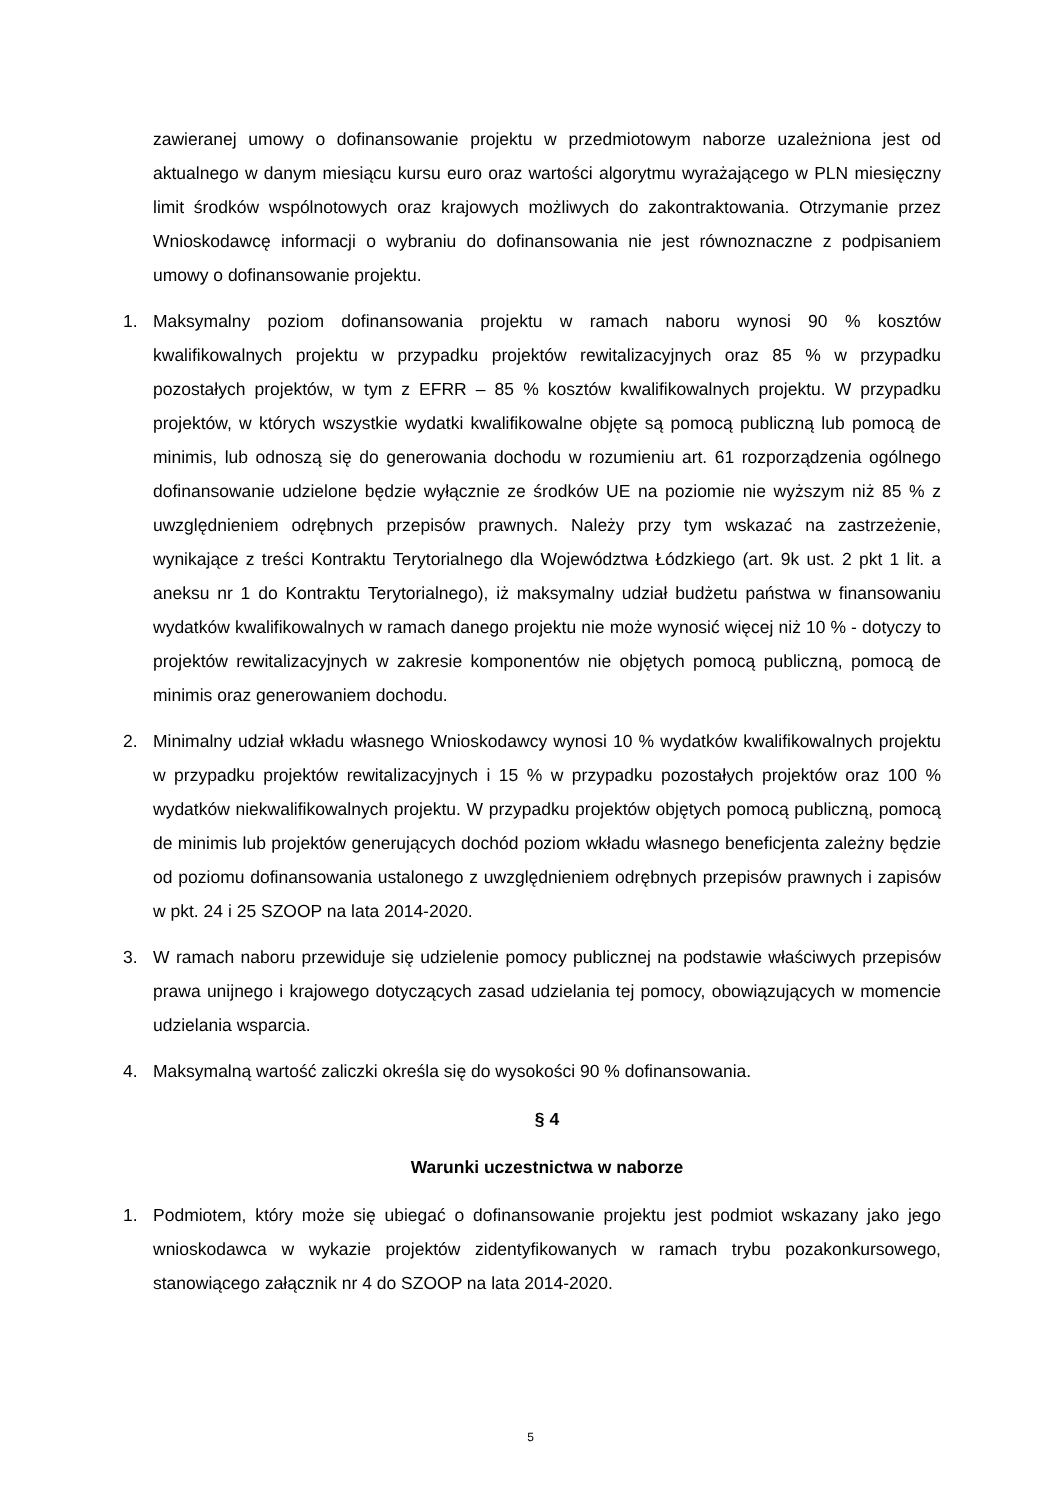zawieranej umowy o dofinansowanie projektu w przedmiotowym naborze uzależniona jest od aktualnego w danym miesiącu kursu euro oraz wartości algorytmu wyrażającego w PLN miesięczny limit środków wspólnotowych oraz krajowych możliwych do zakontraktowania. Otrzymanie przez Wnioskodawcę informacji o wybraniu do dofinansowania nie jest równoznaczne z podpisaniem umowy o dofinansowanie projektu.
1. Maksymalny poziom dofinansowania projektu w ramach naboru wynosi 90 % kosztów kwalifikowalnych projektu w przypadku projektów rewitalizacyjnych oraz 85 % w przypadku pozostałych projektów, w tym z EFRR – 85 % kosztów kwalifikowalnych projektu. W przypadku projektów, w których wszystkie wydatki kwalifikowalne objęte są pomocą publiczną lub pomocą de minimis, lub odnoszą się do generowania dochodu w rozumieniu art. 61 rozporządzenia ogólnego dofinansowanie udzielone będzie wyłącznie ze środków UE na poziomie nie wyższym niż 85 % z uwzględnieniem odrębnych przepisów prawnych. Należy przy tym wskazać na zastrzeżenie, wynikające z treści Kontraktu Terytorialnego dla Województwa Łódzkiego (art. 9k ust. 2 pkt 1 lit. a aneksu nr 1 do Kontraktu Terytorialnego), iż maksymalny udział budżetu państwa w finansowaniu wydatków kwalifikowalnych w ramach danego projektu nie może wynosić więcej niż 10 % - dotyczy to projektów rewitalizacyjnych w zakresie komponentów nie objętych pomocą publiczną, pomocą de minimis oraz generowaniem dochodu.
2. Minimalny udział wkładu własnego Wnioskodawcy wynosi 10 % wydatków kwalifikowalnych projektu w przypadku projektów rewitalizacyjnych i 15 % w przypadku pozostałych projektów oraz 100 % wydatków niekwalifikowalnych projektu. W przypadku projektów objętych pomocą publiczną, pomocą de minimis lub projektów generujących dochód poziom wkładu własnego beneficjenta zależny będzie od poziomu dofinansowania ustalonego z uwzględnieniem odrębnych przepisów prawnych i zapisów w pkt. 24 i 25 SZOOP na lata 2014-2020.
3. W ramach naboru przewiduje się udzielenie pomocy publicznej na podstawie właściwych przepisów prawa unijnego i krajowego dotyczących zasad udzielania tej pomocy, obowiązujących w momencie udzielania wsparcia.
4. Maksymalną wartość zaliczki określa się do wysokości 90 % dofinansowania.
§ 4
Warunki uczestnictwa w naborze
1. Podmiotem, który może się ubiegać o dofinansowanie projektu jest podmiot wskazany jako jego wnioskodawca w wykazie projektów zidentyfikowanych w ramach trybu pozakonkursowego, stanowiącego załącznik nr 4 do SZOOP na lata 2014-2020.
5